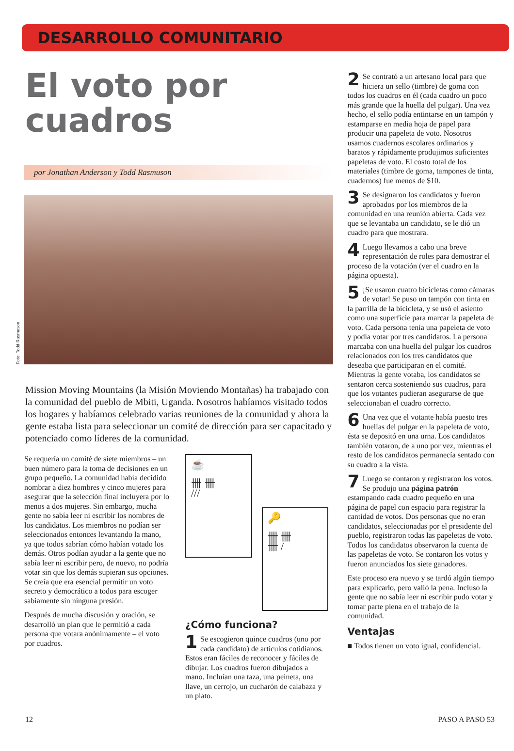DESARROLLO COMUNITARIO
El voto por cuadros
por Jonathan Anderson y Todd Rasmuson
Foto: Todd Rasmuson
Mission Moving Mountains (la Misión Moviendo Montañas) ha trabajado con la comunidad del pueblo de Mbiti, Uganda. Nosotros habíamos visitado todos los hogares y habíamos celebrado varias reuniones de la comunidad y ahora la gente estaba lista para seleccionar un comité de dirección para ser capacitado y potenciado como líderes de la comunidad.
Se requería un comité de siete miembros – un buen número para la toma de decisiones en un grupo pequeño. La comunidad había decidido nombrar a diez hombres y cinco mujeres para asegurar que la selección final incluyera por lo menos a dos mujeres. Sin embargo, mucha gente no sabía leer ni escribir los nombres de los candidatos. Los miembros no podían ser seleccionados entonces levantando la mano, ya que todos sabrían cómo habían votado los demás. Otros podían ayudar a la gente que no sabía leer ni escribir pero, de nuevo, no podría votar sin que los demás supieran sus opciones. Se creía que era esencial permitir un voto secreto y democrático a todos para escoger sabiamente sin ninguna presión.
Después de mucha discusión y oración, se desarrolló un plan que le permitió a cada persona que votara anónimamente – el voto por cuadros.
☕
卌 卌
///
🔑
卌 卌
卌 /
¿Cómo funciona?
1 Se escogieron quince cuadros (uno por cada candidato) de artículos cotidianos. Estos eran fáciles de reconocer y fáciles de dibujar. Los cuadros fueron dibujados a mano. Incluían una taza, una peineta, una llave, un cerrojo, un cucharón de calabaza y un plato.
2 Se contrató a un artesano local para que hiciera un sello (timbre) de goma con todos los cuadros en él (cada cuadro un poco más grande que la huella del pulgar). Una vez hecho, el sello podía entintarse en un tampón y estamparse en media hoja de papel para producir una papeleta de voto. Nosotros usamos cuadernos escolares ordinarios y baratos y rápidamente produjimos suficientes papeletas de voto. El costo total de los materiales (timbre de goma, tampones de tinta, cuadernos) fue menos de $10.
3 Se designaron los candidatos y fueron aprobados por los miembros de la comunidad en una reunión abierta. Cada vez que se levantaba un candidato, se le dió un cuadro para que mostrara.
4 Luego llevamos a cabo una breve representación de roles para demostrar el proceso de la votación (ver el cuadro en la página opuesta).
5 ¡Se usaron cuatro bicicletas como cámaras de votar! Se puso un tampón con tinta en la parrilla de la bicicleta, y se usó el asiento como una superficie para marcar la papeleta de voto. Cada persona tenía una papeleta de voto y podía votar por tres candidatos. La persona marcaba con una huella del pulgar los cuadros relacionados con los tres candidatos que deseaba que participaran en el comité. Mientras la gente votaba, los candidatos se sentaron cerca sosteniendo sus cuadros, para que los votantes pudieran asegurarse de que seleccionaban el cuadro correcto.
6 Una vez que el votante había puesto tres huellas del pulgar en la papeleta de voto, ésta se depositó en una urna. Los candidatos también votaron, de a uno por vez, mientras el resto de los candidatos permanecía sentado con su cuadro a la vista.
7 Luego se contaron y registraron los votos. Se produjo una página patrón estampando cada cuadro pequeño en una página de papel con espacio para registrar la cantidad de votos. Dos personas que no eran candidatos, seleccionadas por el presidente del pueblo, registraron todas las papeletas de voto. Todos los candidatos observaron la cuenta de las papeletas de voto. Se contaron los votos y fueron anunciados los siete ganadores.
Este proceso era nuevo y se tardó algún tiempo para explicarlo, pero valió la pena. Incluso la gente que no sabía leer ni escribir pudo votar y tomar parte plena en el trabajo de la comunidad.
Ventajas
■ Todos tienen un voto igual, confidencial.
12 PASO A PASO 53